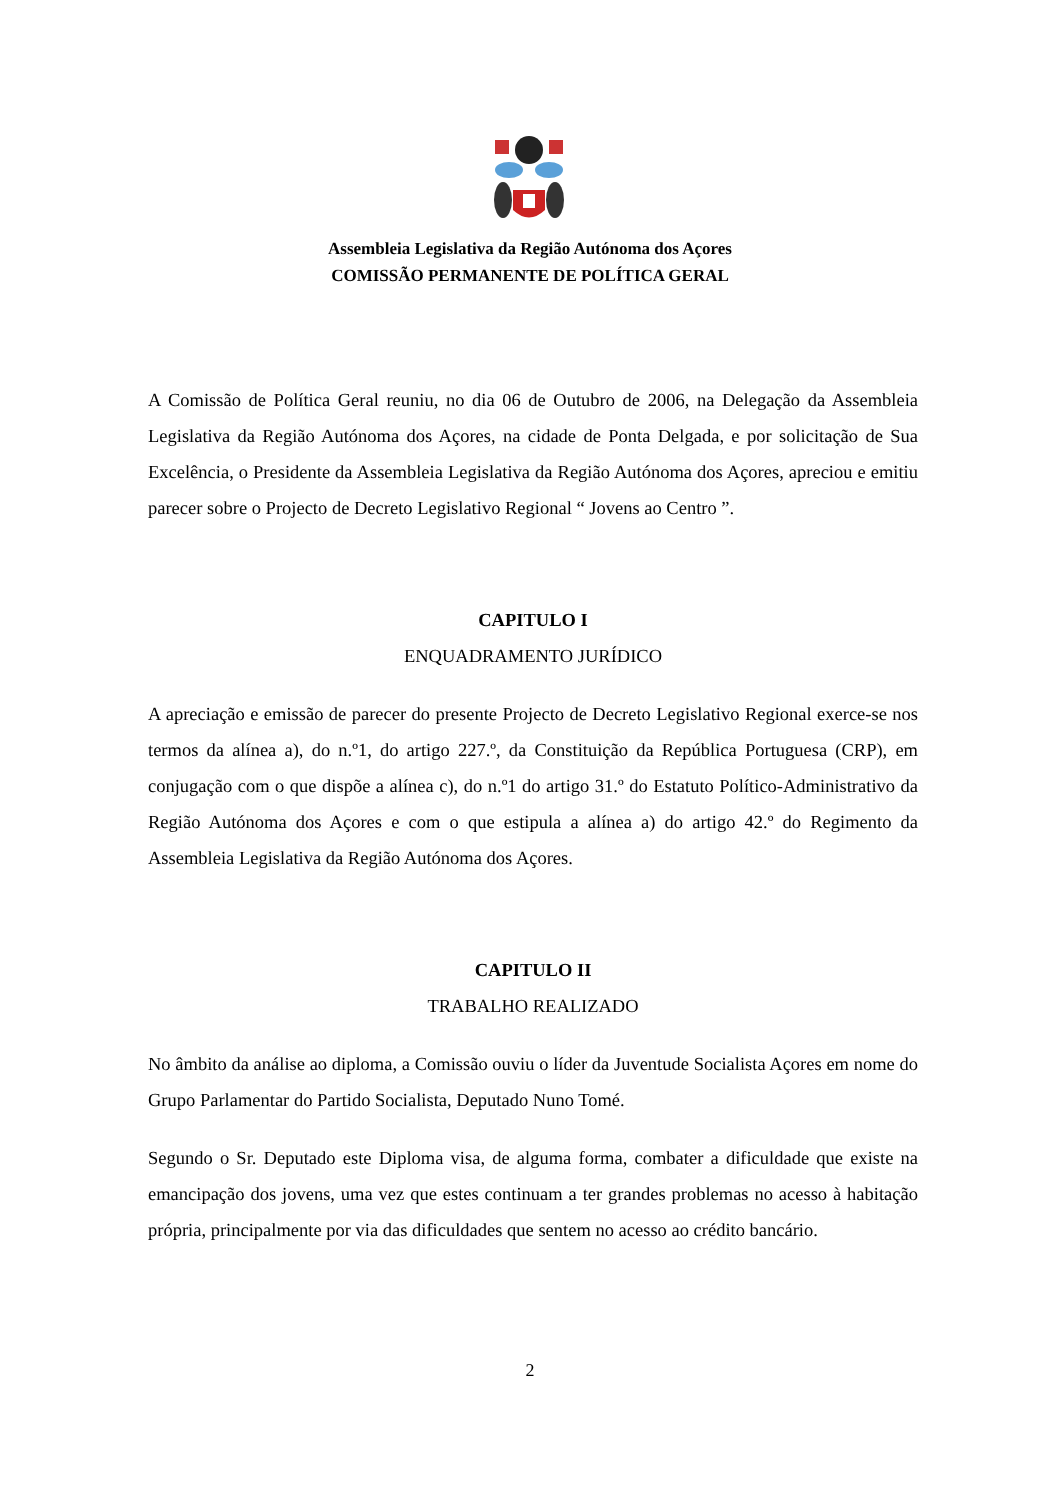Assembleia Legislativa da Região Autónoma dos Açores
COMISSÃO PERMANENTE DE POLÍTICA GERAL
A Comissão de Política Geral reuniu, no dia 06 de Outubro de 2006, na Delegação da Assembleia Legislativa da Região Autónoma dos Açores, na cidade de Ponta Delgada, e por solicitação de Sua Excelência, o Presidente da Assembleia Legislativa da Região Autónoma dos Açores, apreciou e emitiu parecer sobre o Projecto de Decreto Legislativo Regional “ Jovens ao Centro ”.
CAPITULO I
ENQUADRAMENTO JURÍDICO
A apreciação e emissão de parecer do presente Projecto de Decreto Legislativo Regional exerce-se nos termos da alínea a), do n.º1, do artigo 227.º, da Constituição da República Portuguesa (CRP), em conjugação com o que dispõe a alínea c), do n.º1 do artigo 31.º do Estatuto Político-Administrativo da Região Autónoma dos Açores e com o que estipula a alínea a) do artigo 42.º do Regimento da Assembleia Legislativa da Região Autónoma dos Açores.
CAPITULO II
TRABALHO REALIZADO
No âmbito da análise ao diploma, a Comissão ouviu o líder da Juventude Socialista Açores em nome do Grupo Parlamentar do Partido Socialista, Deputado Nuno Tomé.
Segundo o Sr. Deputado este Diploma visa, de alguma forma, combater a dificuldade que existe na emancipação dos jovens, uma vez que estes continuam a ter grandes problemas no acesso à habitação própria, principalmente por via das dificuldades que sentem no acesso ao crédito bancário.
2